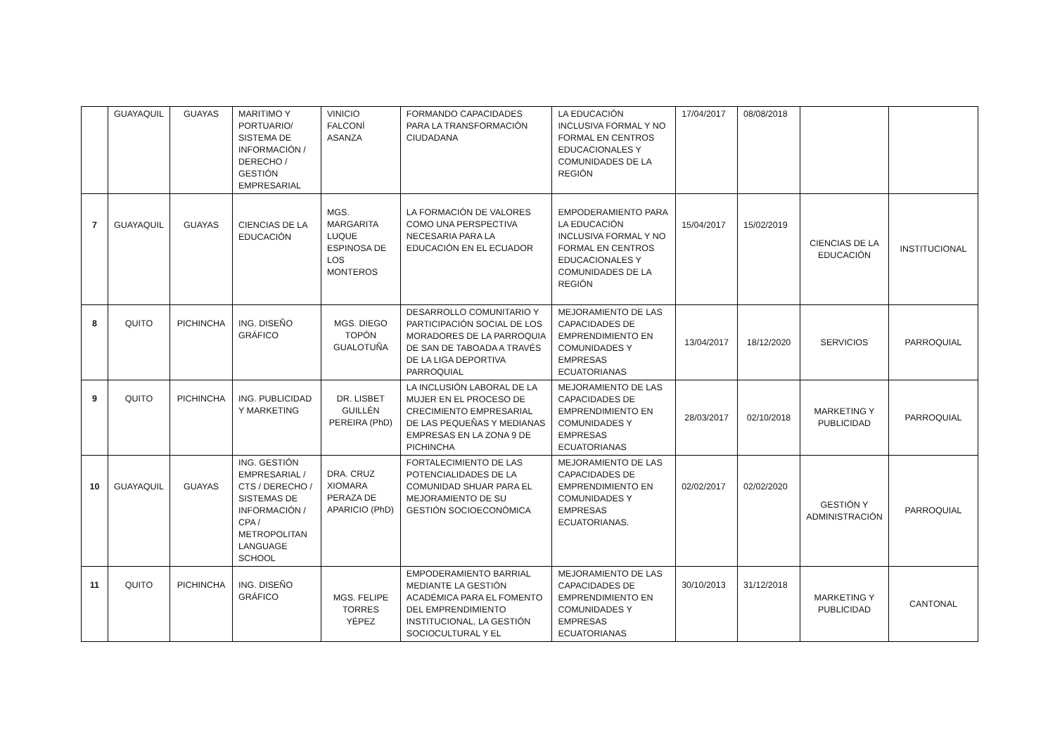| | GUAYAQUIL | GUAYAS | MARITIMO Y PORTUARIO/ SISTEMA DE INFORMACIÓN / DERECHO / GESTIÓN EMPRESARIAL | VINICIO FALCONÍ ASANZA | FORMANDO CAPACIDADES PARA LA TRANSFORMACIÓN CIUDADANA | LA EDUCACIÓN INCLUSIVA FORMAL Y NO FORMAL EN CENTROS EDUCACIONALES Y COMUNIDADES DE LA REGIÓN | 17/04/2017 | 08/08/2018 | | |
| 7 | GUAYAQUIL | GUAYAS | CIENCIAS DE LA EDUCACIÓN | MGS. MARGARITA LUQUE ESPINOSA DE LOS MONTEROS | LA FORMACIÓN DE VALORES COMO UNA PERSPECTIVA NECESARIA PARA LA EDUCACIÓN EN EL ECUADOR | EMPODERAMIENTO PARA LA EDUCACIÓN INCLUSIVA FORMAL Y NO FORMAL EN CENTROS EDUCACIONALES Y COMUNIDADES DE LA REGIÓN | 15/04/2017 | 15/02/2019 | CIENCIAS DE LA EDUCACIÓN | INSTITUCIONAL |
| 8 | QUITO | PICHINCHA | ING. DISEÑO GRÁFICO | MGS. DIEGO TOPÓN GUALOTUÑA | DESARROLLO COMUNITARIO Y PARTICIPACIÓN SOCIAL DE LOS MORADORES DE LA PARROQUIA DE SAN DE TABOADA A TRAVÉS DE LA LIGA DEPORTIVA PARROQUIAL | MEJORAMIENTO DE LAS CAPACIDADES DE EMPRENDIMIENTO EN COMUNIDADES Y EMPRESAS ECUATORIANAS | 13/04/2017 | 18/12/2020 | SERVICIOS | PARROQUIAL |
| 9 | QUITO | PICHINCHA | ING. PUBLICIDAD Y MARKETING | DR. LISBET GUILLÉN PEREIRA (PhD) | LA INCLUSIÓN LABORAL DE LA MUJER EN EL PROCESO DE CRECIMIENTO EMPRESARIAL DE LAS PEQUEÑAS Y MEDIANAS EMPRESAS EN LA ZONA 9 DE PICHINCHA | MEJORAMIENTO DE LAS CAPACIDADES DE EMPRENDIMIENTO EN COMUNIDADES Y EMPRESAS ECUATORIANAS | 28/03/2017 | 02/10/2018 | MARKETING Y PUBLICIDAD | PARROQUIAL |
| 10 | GUAYAQUIL | GUAYAS | ING. GESTIÓN EMPRESARIAL / CTS / DERECHO / SISTEMAS DE INFORMACIÓN / CPA / METROPOLITAN LANGUAGE SCHOOL | DRA. CRUZ XIOMARA PERAZA DE APARICIO (PhD) | FORTALECIMIENTO DE LAS POTENCIALIDADES DE LA COMUNIDAD SHUAR PARA EL MEJORAMIENTO DE SU GESTIÓN SOCIOECONÓMICA | MEJORAMIENTO DE LAS CAPACIDADES DE EMPRENDIMIENTO EN COMUNIDADES Y EMPRESAS ECUATORIANAS. | 02/02/2017 | 02/02/2020 | GESTIÓN Y ADMINISTRACIÓN | PARROQUIAL |
| 11 | QUITO | PICHINCHA | ING. DISEÑO GRÁFICO | MGS. FELIPE TORRES YÉPEZ | EMPODERAMIENTO BARRIAL MEDIANTE LA GESTIÓN ACADÉMICA PARA EL FOMENTO DEL EMPRENDIMIENTO INSTITUCIONAL, LA GESTIÓN SOCIOCULTURAL Y EL | MEJORAMIENTO DE LAS CAPACIDADES DE EMPRENDIMIENTO EN COMUNIDADES Y EMPRESAS ECUATORIANAS | 30/10/2013 | 31/12/2018 | MARKETING Y PUBLICIDAD | CANTONAL |